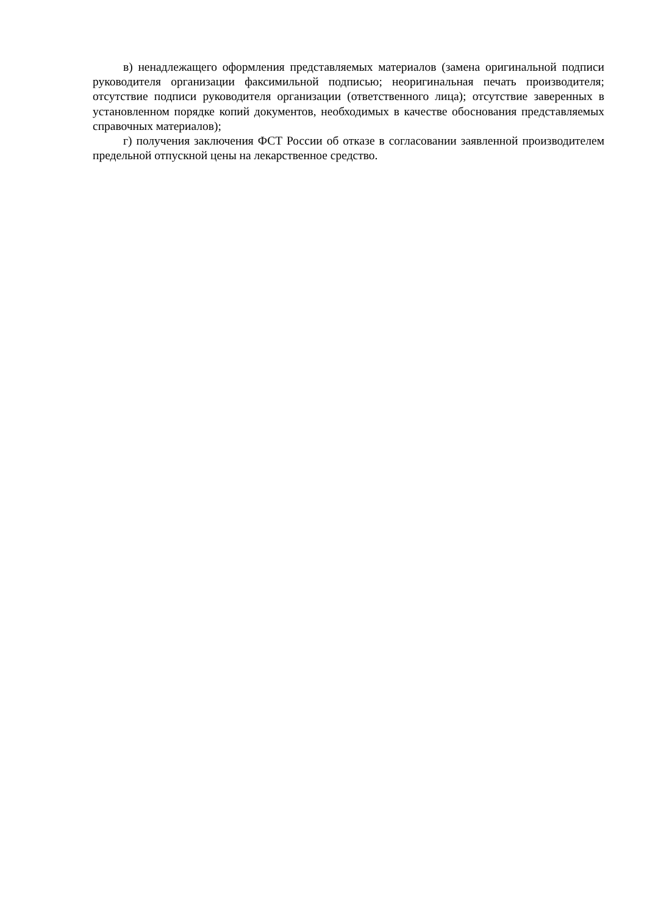в) ненадлежащего оформления представляемых материалов (замена оригинальной подписи руководителя организации факсимильной подписью; неоригинальная печать производителя; отсутствие подписи руководителя организации (ответственного лица); отсутствие заверенных в установленном порядке копий документов, необходимых в качестве обоснования представляемых справочных материалов);
г) получения заключения ФСТ России об отказе в согласовании заявленной производителем предельной отпускной цены на лекарственное средство.